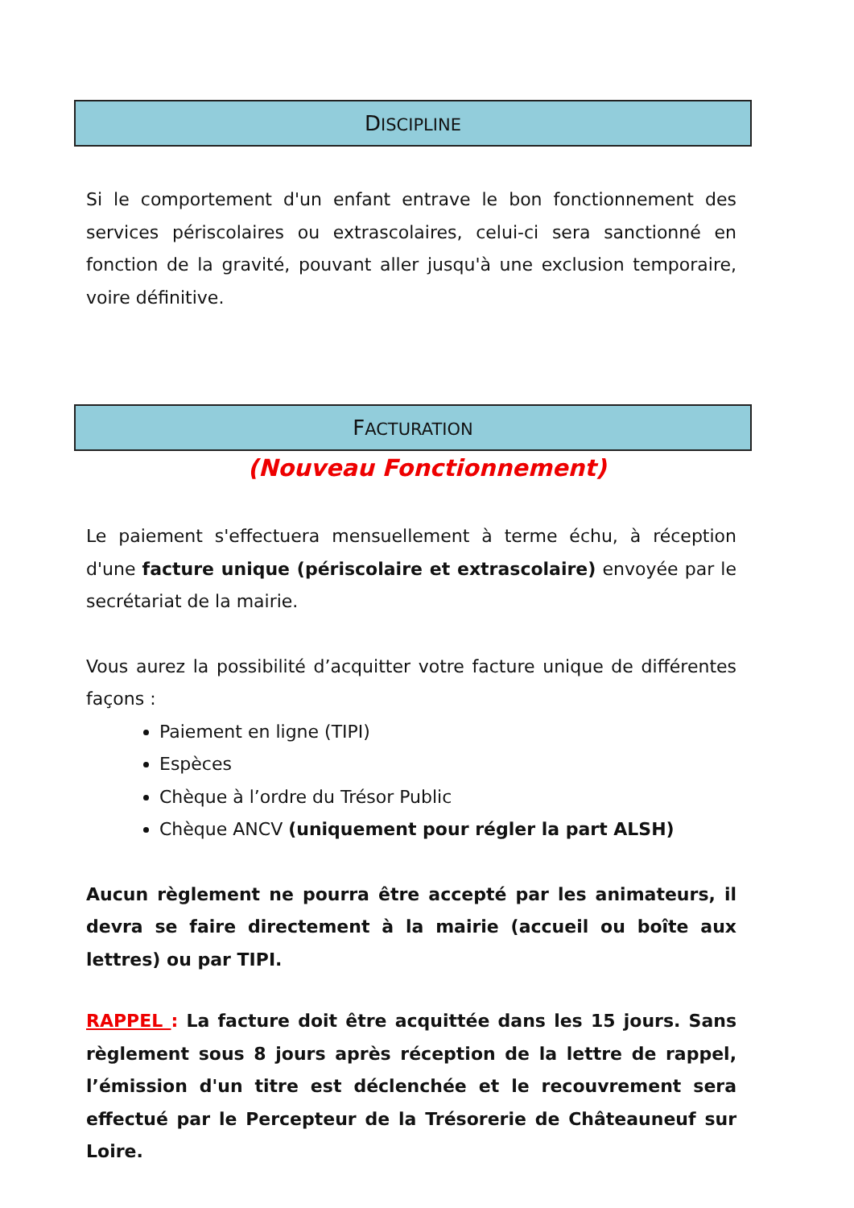DISCIPLINE
Si le comportement d'un enfant entrave le bon fonctionnement des services périscolaires ou extrascolaires, celui-ci sera sanctionné en fonction de la gravité, pouvant aller jusqu'à une exclusion temporaire, voire définitive.
FACTURATION
(Nouveau Fonctionnement)
Le paiement s'effectuera mensuellement à terme échu, à réception d'une facture unique (périscolaire et extrascolaire) envoyée par le secrétariat de la mairie.
Vous aurez la possibilité d’acquitter votre facture unique de différentes façons :
Paiement en ligne (TIPI)
Espèces
Chèque à l’ordre du Trésor Public
Chèque ANCV (uniquement pour régler la part ALSH)
Aucun règlement ne pourra être accepté par les animateurs, il devra se faire directement à la mairie (accueil ou boîte aux lettres) ou par TIPI.
RAPPEL : La facture doit être acquittée dans les 15 jours. Sans règlement sous 8 jours après réception de la lettre de rappel, l’émission d'un titre est déclenchée et le recouvrement sera effectué par le Percepteur de la Trésorerie de Châteauneuf sur Loire.